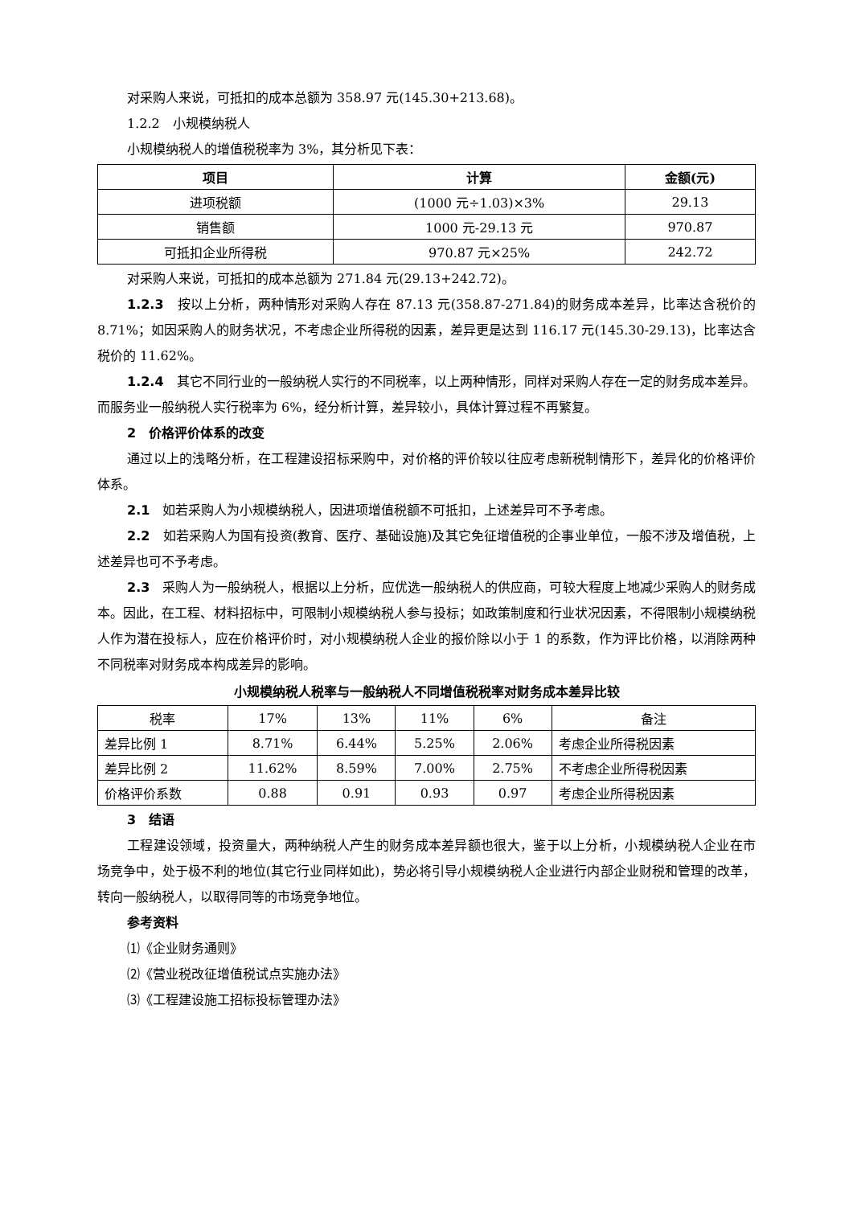对采购人来说，可抵扣的成本总额为 358.97 元(145.30+213.68)。
1.2.2　小规模纳税人
小规模纳税人的增值税税率为 3%，其分析见下表：
| 项目 | 计算 | 金额(元) |
| --- | --- | --- |
| 进项税额 | (1000 元÷1.03)×3% | 29.13 |
| 销售额 | 1000 元-29.13 元 | 970.87 |
| 可抵扣企业所得税 | 970.87 元×25% | 242.72 |
对采购人来说，可抵扣的成本总额为 271.84 元(29.13+242.72)。
1.2.3　按以上分析，两种情形对采购人存在 87.13 元(358.87-271.84)的财务成本差异，比率达含税价的 8.71%；如因采购人的财务状况，不考虑企业所得税的因素，差异更是达到 116.17 元(145.30-29.13)，比率达含税价的 11.62%。
1.2.4　其它不同行业的一般纳税人实行的不同税率，以上两种情形，同样对采购人存在一定的财务成本差异。而服务业一般纳税人实行税率为 6%，经分析计算，差异较小，具体计算过程不再繁复。
2　价格评价体系的改变
通过以上的浅略分析，在工程建设招标采购中，对价格的评价较以往应考虑新税制情形下，差异化的价格评价体系。
2.1　如若采购人为小规模纳税人，因进项增值税额不可抵扣，上述差异可不予考虑。
2.2　如若采购人为国有投资(教育、医疗、基础设施)及其它免征增值税的企事业单位，一般不涉及增值税，上述差异也可不予考虑。
2.3　采购人为一般纳税人，根据以上分析，应优选一般纳税人的供应商，可较大程度上地减少采购人的财务成本。因此，在工程、材料招标中，可限制小规模纳税人参与投标；如政策制度和行业状况因素，不得限制小规模纳税人作为潜在投标人，应在价格评价时，对小规模纳税人企业的报价除以小于 1 的系数，作为评比价格，以消除两种不同税率对财务成本构成差异的影响。
小规模纳税人税率与一般纳税人不同增值税税率对财务成本差异比较
| 税率 | 17% | 13% | 11% | 6% | 备注 |
| 差异比例 1 | 8.71% | 6.44% | 5.25% | 2.06% | 考虑企业所得税因素 |
| 差异比例 2 | 11.62% | 8.59% | 7.00% | 2.75% | 不考虑企业所得税因素 |
| 价格评价系数 | 0.88 | 0.91 | 0.93 | 0.97 | 考虑企业所得税因素 |
3　结语
工程建设领域，投资量大，两种纳税人产生的财务成本差异额也很大，鉴于以上分析，小规模纳税人企业在市场竞争中，处于极不利的地位(其它行业同样如此)，势必将引导小规模纳税人企业进行内部企业财税和管理的改革，转向一般纳税人，以取得同等的市场竞争地位。
参考资料
⑴《企业财务通则》
⑵《营业税改征增值税试点实施办法》
⑶《工程建设施工招标投标管理办法》